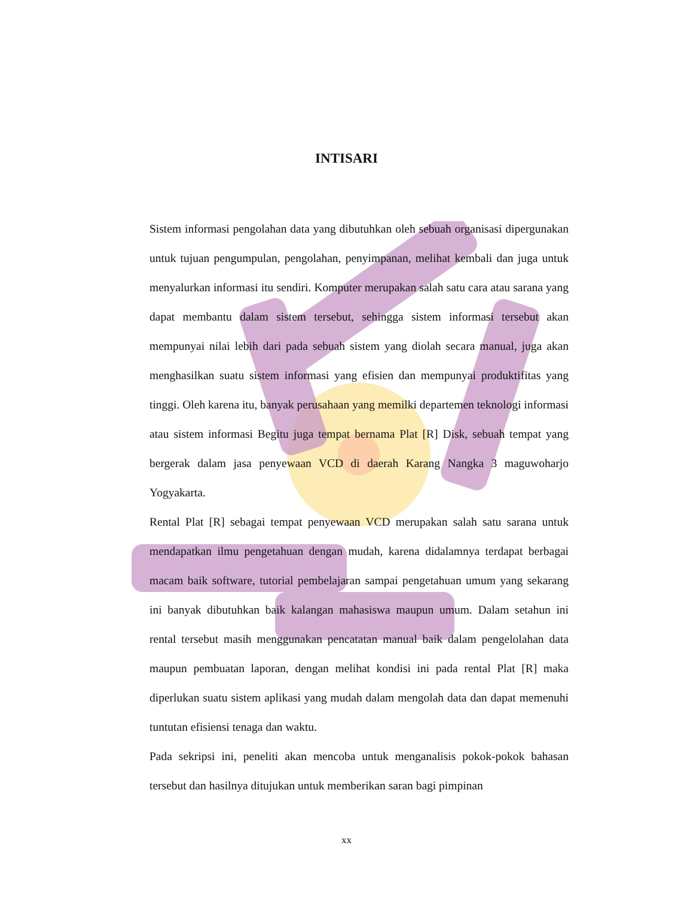INTISARI
Sistem informasi pengolahan data yang dibutuhkan oleh sebuah organisasi dipergunakan untuk tujuan pengumpulan, pengolahan, penyimpanan, melihat kembali dan juga untuk menyalurkan informasi itu sendiri. Komputer merupakan salah satu cara atau sarana yang dapat membantu dalam sistem tersebut, sehingga sistem informasi tersebut akan mempunyai nilai lebih dari pada sebuah sistem yang diolah secara manual, juga akan menghasilkan suatu sistem informasi yang efisien dan mempunyai produktifitas yang tinggi. Oleh karena itu, banyak perusahaan yang memilki departemen teknologi informasi atau sistem informasi Begitu juga tempat bernama Plat [R] Disk, sebuah tempat yang bergerak dalam jasa penyewaan VCD di daerah Karang Nangka 3 maguwoharjo Yogyakarta.
Rental Plat [R] sebagai tempat penyewaan VCD merupakan salah satu sarana untuk mendapatkan ilmu pengetahuan dengan mudah, karena didalamnya terdapat berbagai macam baik software, tutorial pembelajaran sampai pengetahuan umum yang sekarang ini banyak dibutuhkan baik kalangan mahasiswa maupun umum. Dalam setahun ini rental tersebut masih menggunakan pencatatan manual baik dalam pengelolahan data maupun pembuatan laporan, dengan melihat kondisi ini pada rental Plat [R] maka diperlukan suatu sistem aplikasi yang mudah dalam mengolah data dan dapat memenuhi tuntutan efisiensi tenaga dan waktu.
Pada sekripsi ini, peneliti akan mencoba untuk menganalisis pokok-pokok bahasan tersebut dan hasilnya ditujukan untuk memberikan saran bagi pimpinan
xx